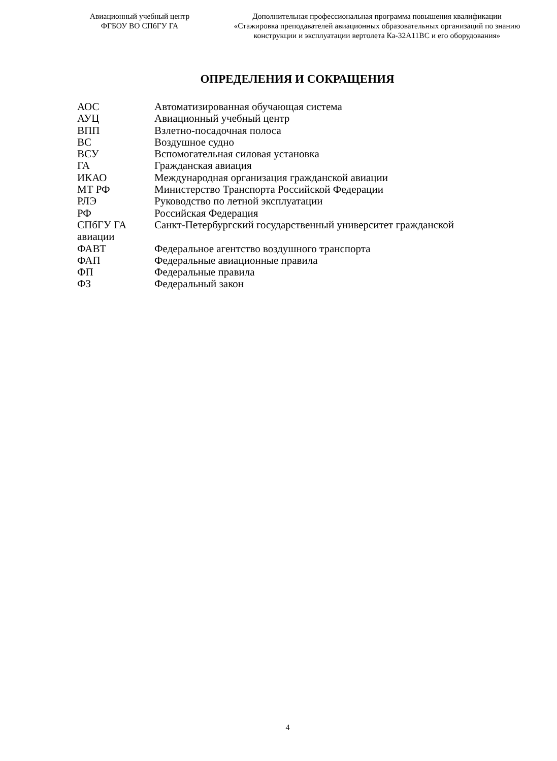Авиационный учебный центр
ФГБОУ ВО СПбГУ ГА
Дополнительная профессиональная программа повышения квалификации
«Стажировка преподавателей авиационных образовательных организаций по знанию конструкции и эксплуатации вертолета Ка-32А11ВС и его оборудования»
ОПРЕДЕЛЕНИЯ И СОКРАЩЕНИЯ
АОС Автоматизированная обучающая система
АУЦ Авиационный учебный центр
ВПП Взлетно-посадочная полоса
ВС Воздушное судно
ВСУ Вспомогательная силовая установка
ГА Гражданская авиация
ИКАО Международная организация гражданской авиации
МТ РФ Министерство Транспорта Российской Федерации
РЛЭ Руководство по летной эксплуатации
РФ Российская Федерация
СПбГУ ГА Санкт-Петербургский государственный университет гражданской
авиации
ФАВТ Федеральное агентство воздушного транспорта
ФАП Федеральные авиационные правила
ФП Федеральные правила
ФЗ Федеральный закон
4